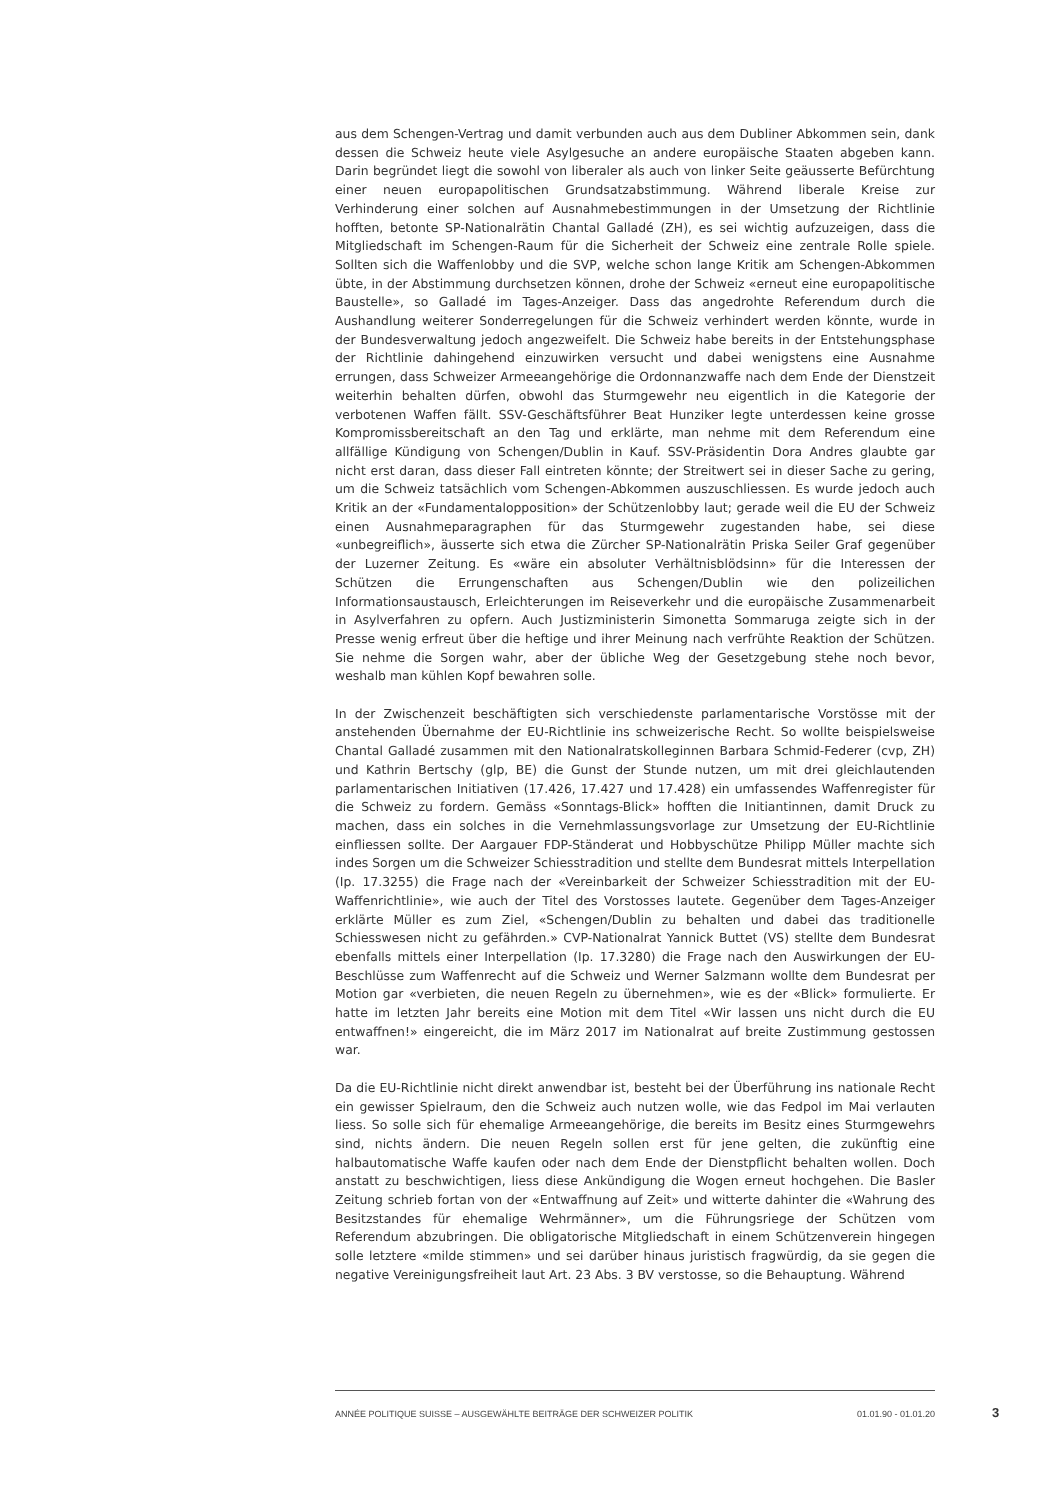aus dem Schengen-Vertrag und damit verbunden auch aus dem Dubliner Abkommen sein, dank dessen die Schweiz heute viele Asylgesuche an andere europäische Staaten abgeben kann. Darin begründet liegt die sowohl von liberaler als auch von linker Seite geäusserte Befürchtung einer neuen europapolitischen Grundsatzabstimmung. Während liberale Kreise zur Verhinderung einer solchen auf Ausnahmebestimmungen in der Umsetzung der Richtlinie hofften, betonte SP-Nationalrätin Chantal Galladé (ZH), es sei wichtig aufzuzeigen, dass die Mitgliedschaft im Schengen-Raum für die Sicherheit der Schweiz eine zentrale Rolle spiele. Sollten sich die Waffenlobby und die SVP, welche schon lange Kritik am Schengen-Abkommen übte, in der Abstimmung durchsetzen können, drohe der Schweiz «erneut eine europapolitische Baustelle», so Galladé im Tages-Anzeiger. Dass das angedrohte Referendum durch die Aushandlung weiterer Sonderregelungen für die Schweiz verhindert werden könnte, wurde in der Bundesverwaltung jedoch angezweifelt. Die Schweiz habe bereits in der Entstehungsphase der Richtlinie dahingehend einzuwirken versucht und dabei wenigstens eine Ausnahme errungen, dass Schweizer Armeeangehörige die Ordonnanzwaffe nach dem Ende der Dienstzeit weiterhin behalten dürfen, obwohl das Sturmgewehr neu eigentlich in die Kategorie der verbotenen Waffen fällt. SSV-Geschäftsführer Beat Hunziker legte unterdessen keine grosse Kompromissbereitschaft an den Tag und erklärte, man nehme mit dem Referendum eine allfällige Kündigung von Schengen/Dublin in Kauf. SSV-Präsidentin Dora Andres glaubte gar nicht erst daran, dass dieser Fall eintreten könnte; der Streitwert sei in dieser Sache zu gering, um die Schweiz tatsächlich vom Schengen-Abkommen auszuschliessen. Es wurde jedoch auch Kritik an der «Fundamentalopposition» der Schützenlobby laut; gerade weil die EU der Schweiz einen Ausnahmeparagraphen für das Sturmgewehr zugestanden habe, sei diese «unbegreiflich», äusserte sich etwa die Zürcher SP-Nationalrätin Priska Seiler Graf gegenüber der Luzerner Zeitung. Es «wäre ein absoluter Verhältnisblödsinn» für die Interessen der Schützen die Errungenschaften aus Schengen/Dublin wie den polizeilichen Informationsaustausch, Erleichterungen im Reiseverkehr und die europäische Zusammenarbeit in Asylverfahren zu opfern. Auch Justizministerin Simonetta Sommaruga zeigte sich in der Presse wenig erfreut über die heftige und ihrer Meinung nach verfrühte Reaktion der Schützen. Sie nehme die Sorgen wahr, aber der übliche Weg der Gesetzgebung stehe noch bevor, weshalb man kühlen Kopf bewahren solle.
In der Zwischenzeit beschäftigten sich verschiedenste parlamentarische Vorstösse mit der anstehenden Übernahme der EU-Richtlinie ins schweizerische Recht. So wollte beispielsweise Chantal Galladé zusammen mit den Nationalratskolleginnen Barbara Schmid-Federer (cvp, ZH) und Kathrin Bertschy (glp, BE) die Gunst der Stunde nutzen, um mit drei gleichlautenden parlamentarischen Initiativen (17.426, 17.427 und 17.428) ein umfassendes Waffenregister für die Schweiz zu fordern. Gemäss «Sonntags-Blick» hofften die Initiantinnen, damit Druck zu machen, dass ein solches in die Vernehmlassungsvorlage zur Umsetzung der EU-Richtlinie einfliessen sollte. Der Aargauer FDP-Ständerat und Hobbyschütze Philipp Müller machte sich indes Sorgen um die Schweizer Schiesstradition und stellte dem Bundesrat mittels Interpellation (Ip. 17.3255) die Frage nach der «Vereinbarkeit der Schweizer Schiesstradition mit der EU-Waffenrichtlinie», wie auch der Titel des Vorstosses lautete. Gegenüber dem Tages-Anzeiger erklärte Müller es zum Ziel, «Schengen/Dublin zu behalten und dabei das traditionelle Schiesswesen nicht zu gefährden.» CVP-Nationalrat Yannick Buttet (VS) stellte dem Bundesrat ebenfalls mittels einer Interpellation (Ip. 17.3280) die Frage nach den Auswirkungen der EU-Beschlüsse zum Waffenrecht auf die Schweiz und Werner Salzmann wollte dem Bundesrat per Motion gar «verbieten, die neuen Regeln zu übernehmen», wie es der «Blick» formulierte. Er hatte im letzten Jahr bereits eine Motion mit dem Titel «Wir lassen uns nicht durch die EU entwaffnen!» eingereicht, die im März 2017 im Nationalrat auf breite Zustimmung gestossen war.
Da die EU-Richtlinie nicht direkt anwendbar ist, besteht bei der Überführung ins nationale Recht ein gewisser Spielraum, den die Schweiz auch nutzen wolle, wie das Fedpol im Mai verlauten liess. So solle sich für ehemalige Armeeangehörige, die bereits im Besitz eines Sturmgewehrs sind, nichts ändern. Die neuen Regeln sollen erst für jene gelten, die zukünftig eine halbautomatische Waffe kaufen oder nach dem Ende der Dienstpflicht behalten wollen. Doch anstatt zu beschwichtigen, liess diese Ankündigung die Wogen erneut hochgehen. Die Basler Zeitung schrieb fortan von der «Entwaffnung auf Zeit» und witterte dahinter die «Wahrung des Besitzstandes für ehemalige Wehrmänner», um die Führungsriege der Schützen vom Referendum abzubringen. Die obligatorische Mitgliedschaft in einem Schützenverein hingegen solle letztere «milde stimmen» und sei darüber hinaus juristisch fragwürdig, da sie gegen die negative Vereinigungsfreiheit laut Art. 23 Abs. 3 BV verstosse, so die Behauptung. Während
ANNÉE POLITIQUE SUISSE – AUSGEWÄHLTE BEITRÄGE DER SCHWEIZER POLITIK 01.01.90 - 01.01.20
3